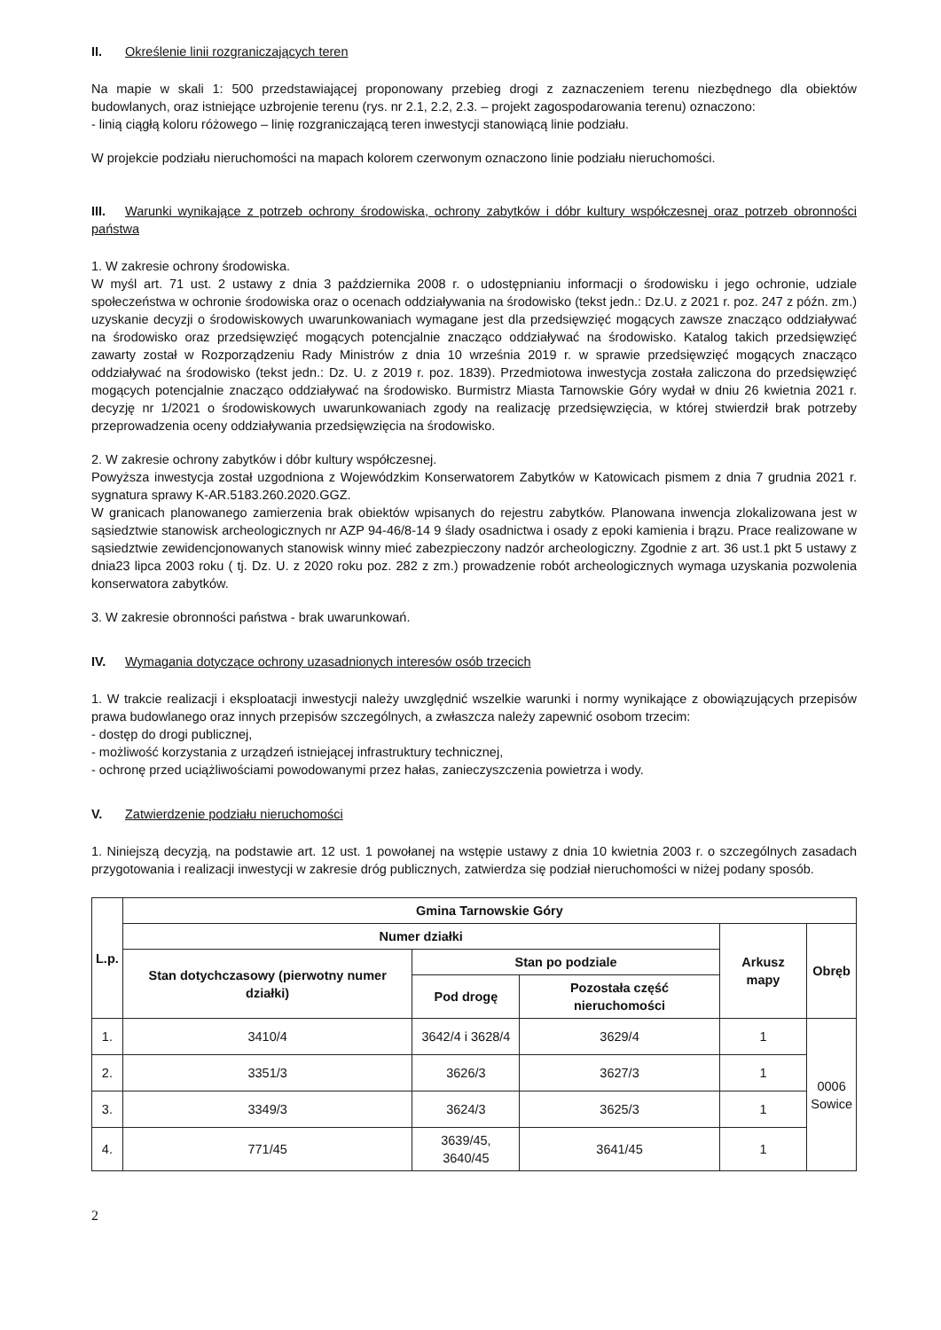II. Określenie linii rozgraniczających teren
Na mapie w skali 1: 500 przedstawiającej proponowany przebieg drogi z zaznaczeniem terenu niezbędnego dla obiektów budowlanych, oraz istniejące uzbrojenie terenu (rys. nr 2.1, 2.2, 2.3. – projekt zagospodarowania terenu) oznaczono:
- linią ciągłą koloru różowego – linię rozgraniczającą teren inwestycji stanowiącą linie podziału.
W projekcie podziału nieruchomości na mapach kolorem czerwonym oznaczono linie podziału nieruchomości.
III. Warunki wynikające z potrzeb ochrony środowiska, ochrony zabytków i dóbr kultury współczesnej oraz potrzeb obronności państwa
1. W zakresie ochrony środowiska.
W myśl art. 71 ust. 2 ustawy z dnia 3 października 2008 r. o udostępnianiu informacji o środowisku i jego ochronie, udziale społeczeństwa w ochronie środowiska oraz o ocenach oddziaływania na środowisko (tekst jedn.: Dz.U. z 2021 r. poz. 247 z późn. zm.) uzyskanie decyzji o środowiskowych uwarunkowaniach wymagane jest dla przedsięwzięć mogących zawsze znacząco oddziaływać na środowisko oraz przedsięwzięć mogących potencjalnie znacząco oddziaływać na środowisko. Katalog takich przedsięwzięć zawarty został w Rozporządzeniu Rady Ministrów z dnia 10 września 2019 r. w sprawie przedsięwzięć mogących znacząco oddziaływać na środowisko (tekst jedn.: Dz. U. z 2019 r. poz. 1839). Przedmiotowa inwestycja została zaliczona do przedsięwzięć mogących potencjalnie znacząco oddziaływać na środowisko. Burmistrz Miasta Tarnowskie Góry wydał w dniu 26 kwietnia 2021 r. decyzję nr 1/2021 o środowiskowych uwarunkowaniach zgody na realizację przedsięwzięcia, w której stwierdził brak potrzeby przeprowadzenia oceny oddziaływania przedsięwzięcia na środowisko.
2. W zakresie ochrony zabytków i dóbr kultury współczesnej.
Powyższa inwestycja został uzgodniona z Wojewódzkim Konserwatorem Zabytków w Katowicach pismem z dnia 7 grudnia 2021 r. sygnatura sprawy K-AR.5183.260.2020.GGZ.
W granicach planowanego zamierzenia brak obiektów wpisanych do rejestru zabytków. Planowana inwencja zlokalizowana jest w sąsiedztwie stanowisk archeologicznych nr AZP 94-46/8-14 9 ślady osadnictwa i osady z epoki kamienia i brązu. Prace realizowane w sąsiedztwie zewidencjonowanych stanowisk winny mieć zabezpieczony nadzór archeologiczny. Zgodnie z art. 36 ust.1 pkt 5 ustawy z dnia23 lipca 2003 roku ( tj. Dz. U. z 2020 roku poz. 282 z zm.) prowadzenie robót archeologicznych wymaga uzyskania pozwolenia konserwatora zabytków.
3. W zakresie obronności państwa - brak uwarunkowań.
IV. Wymagania dotyczące ochrony uzasadnionych interesów osób trzecich
1. W trakcie realizacji i eksploatacji inwestycji należy uwzględnić wszelkie warunki i normy wynikające z obowiązujących przepisów prawa budowlanego oraz innych przepisów szczególnych, a zwłaszcza należy zapewnić osobom trzecim:
- dostęp do drogi publicznej,
- możliwość korzystania z urządzeń istniejącej infrastruktury technicznej,
- ochronę przed uciążliwościami powodowanymi przez hałas, zanieczyszczenia powietrza i wody.
V. Zatwierdzenie podziału nieruchomości
1. Niniejszą decyzją, na podstawie art. 12 ust. 1 powołanej na wstępie ustawy z dnia 10 kwietnia 2003 r. o szczególnych zasadach przygotowania i realizacji inwestycji w zakresie dróg publicznych, zatwierdza się podział nieruchomości w niżej podany sposób.
| L.p. | Gmina Tarnowskie Góry | | | | |
| --- | --- | --- | --- | --- | --- |
| | Numer działki | | | Arkusz mapy | Obręb |
| | Stan dotychczasowy (pierwotny numer działki) | Stan po podziale | | | |
| | | Pod drogę | Pozostała część nieruchomości | | |
| 1. | 3410/4 | 3642/4 i 3628/4 | 3629/4 | 1 | 0006 Sowice |
| 2. | 3351/3 | 3626/3 | 3627/3 | 1 | |
| 3. | 3349/3 | 3624/3 | 3625/3 | 1 | |
| 4. | 771/45 | 3639/45, 3640/45 | 3641/45 | 1 | |
2